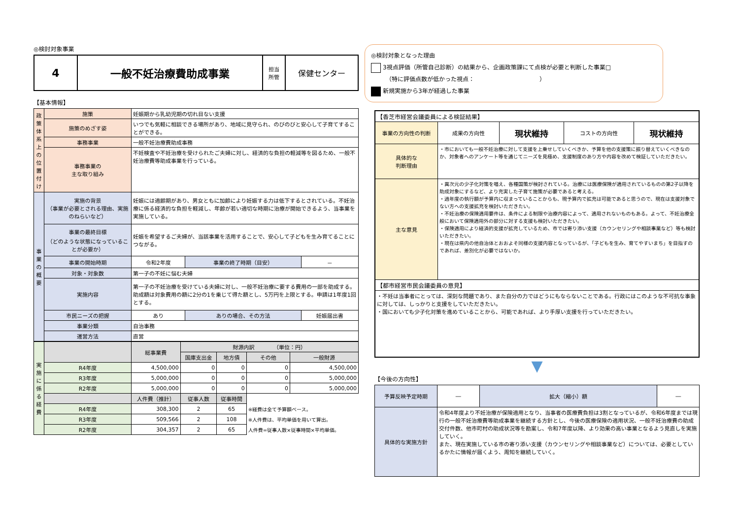◎検討対象事業
| 4 | 一般不妊治療費助成事業 | 担当 所管 | 保健センター |
【基本情報】
| 政策体系上の位置付け | 施策 | 妊娠期から乳幼児期の切れ目ない支援 | | |
| | 施策のめざす姿 | いつでも気軽に相談できる場所があり、地域に見守られ、のびのびと安心して子育てすることができる。 | | |
| | 事務事業 | 一般不妊治療費助成事務 | | |
| | 事務事業の 主な取り組み | 不妊検査や不妊治療を受けられたご夫婦に対し、経済的な負担の軽減等を図るため、一般不妊治療費等助成事業を行っている。 | | |
| 事業の概要 | 実施の背景 （事業が必要とされる理由、実施のねらいなど） | 妊娠には適齢期があり、男女ともに加齢により妊娠する力は低下するとされている。不妊治療に係る経済的な負担を軽減し、年齢が若い適切な時期に治療が開始できるよう、当事業を実施している。 | | |
| | 事業の最終目標 （どのような状態になっていることが必要か） | 妊娠を希望するご夫婦が、当該事業を活用することで、安心して子どもを生み育てることにつながる。 | | |
| | 事業の開始時期 | 令和2年度 | 事業の終了時期（目安） | － |
| | 対象・対象数 | 第一子の不妊に悩む夫婦 | | |
| | 実施内容 | 第一子の不妊治療を受けている夫婦に対し、一般不妊治療に要する費用の一部を助成する。助成額は対象費用の額に2分の1を乗じて得た額とし、5万円を上限とする。申請は1年度1回とする。 | | |
| | 市民ニーズの把握 | あり | ありの場合、その方法 | 妊娠届出書 |
| | 事業分類 | 自治事務 | | |
| | 運営方法 | 直営 | | |
| 実施に係る経費 | | 総事業費 | 財源内訳 （単位：円） | | | |
| | | | 国庫支出金 | 地方債 | その他 | 一般財源 |
| | R4年度 | 4,500,000 | 0 | 0 | 0 | 4,500,000 |
| | R3年度 | 5,000,000 | 0 | 0 | 0 | 5,000,000 |
| | R2年度 | 5,000,000 | 0 | 0 | 0 | 5,000,000 |
| | | 人件費（推計） | 従事人数 | 従事時間 | | |
| | R4年度 | 308,300 | 2 | 65 | ※経費は全て予算額ベース。 | |
| | R3年度 | 509,566 | 2 | 108 | ※人件費は、平均単価を用いて算出。 | |
| | R2年度 | 304,357 | 2 | 65 | 人件費=従事人数×従事時間×平均単価。 | |
◎検討対象となった理由
3視点評価（所管自己診断）の結果から、企画政策課にて点検が必要と判断した事業□
　　　（特に評価点数が低かった視点：　　　　　　　　　　　）
新規実施から3年が経過した事業
| 【香芝市経営会議委員による検証結果】 | | | | |
| 事業の方向性の判断 | 成果の方向性 | 現状維持 | コストの方向性 | 現状維持 |
| 具体的な 判断理由 | ・市においても一般不妊治療に対して支援を上乗せしていくべきか、予算を他の支援策に振り替えていくべきなのか、対象者へのアンケート等を通じてニーズを見極め、支援制度のあり方や内容を改めて検証していただきたい。 | | | |
| 主な意見 | ・異次元の少子化対策を唱え、各種国策が検討されている。治療には医療保険が適用されているものの第2子以降を助成対象にするなど、より充実した子育て施策が必要であると考える。 ・過年度の執行額が予算内に収まっていることからも、現予算内で拡充は可能であると思うので、現在は支援対象でない方への支援拡充を検討いただきたい。 ・不妊治療の保険適用要件は、条件による制限や治療内容によって、適用されないものもある。よって、不妊治療全般において保険適用外の部分に対する支援も検討いただきたい。 ・保険適用により経済的支援が拡充しているため、市では寄り添い支援（カウンセリングや相談事業など）等も検討いただきたい。 ・現在は県内の他自治体とおおよそ同様の支援内容となっているが、「子どもを生み、育てやすいまち」を目指すのであれば、差別化が必要ではないか。 | | | |
| 【都市経営市民会議委員の意見】 | | | | |
| ・不妊は当事者にとっては、深刻な問題であり、また自分の力ではどうにもならないことである。行政にはこのような不可抗な事象に対しては、しっかりと支援をしていただきたい。 ・国においても少子化対策を進めていることから、可能であれば、より手厚い支援を行っていただきたい。 | | | | |
▼
【今後の方向性】
| 予算反映予定時期 | ― | 拡大（縮小）額 | ― |
| 具体的な実施方針 | 令和4年度より不妊治療が保険適用となり、当事者の医療費負担は3割となっているが、令和6年度までは現行の一般不妊治療費等助成事業を継続する方針とし、今後の医療保険の適用状況、一般不妊治療費の助成交付件数、他市町村の助成状況等を勘案し、令和7年度以降、より効果の高い事業となるよう見直しを実施していく。 また、現在実施している市の寄り添い支援（カウンセリングや相談事業など）については、必要としているかたに情報が届くよう、周知を継続していく。 | | |